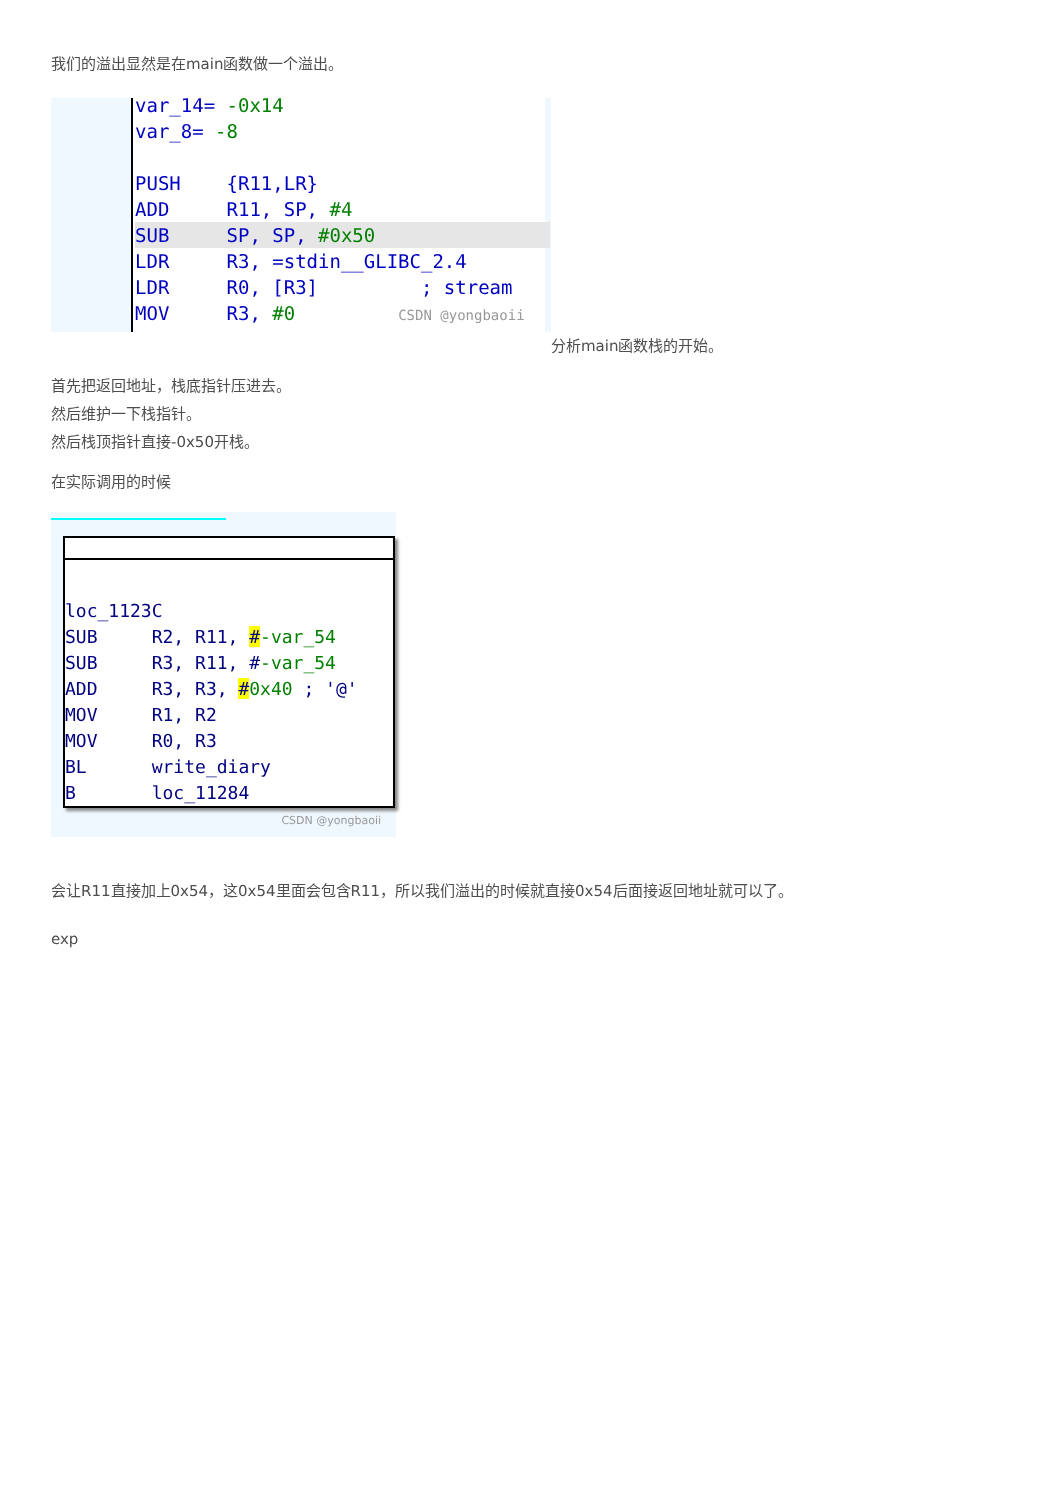我们的溢出显然是在main函数做一个溢出。
var_14= -0x14 var_8= -8 PUSH {R11,LR} ADD R11, SP, #4
SUB SP, SP, #0x50
LDR R3, =stdin__GLIBC_2.4 LDR R0, [R3] ; stream MOV R3, #0 CSDN @yongbaoii
分析main函数栈的开始。
首先把返回地址，栈底指针压进去。
然后维护一下栈指针。
然后栈顶指针直接-0x50开栈。
在实际调用的时候
loc_1123C SUB R2, R11, #-var_54 SUB R3, R11, #-var_54 ADD R3, R3, #0x40 ; '@' MOV R1, R2 MOV R0, R3 BL write_diary B loc_11284
CSDN @yongbaoii
会让R11直接加上0x54，这0x54里面会包含R11，所以我们溢出的时候就直接0x54后面接返回地址就可以了。
exp